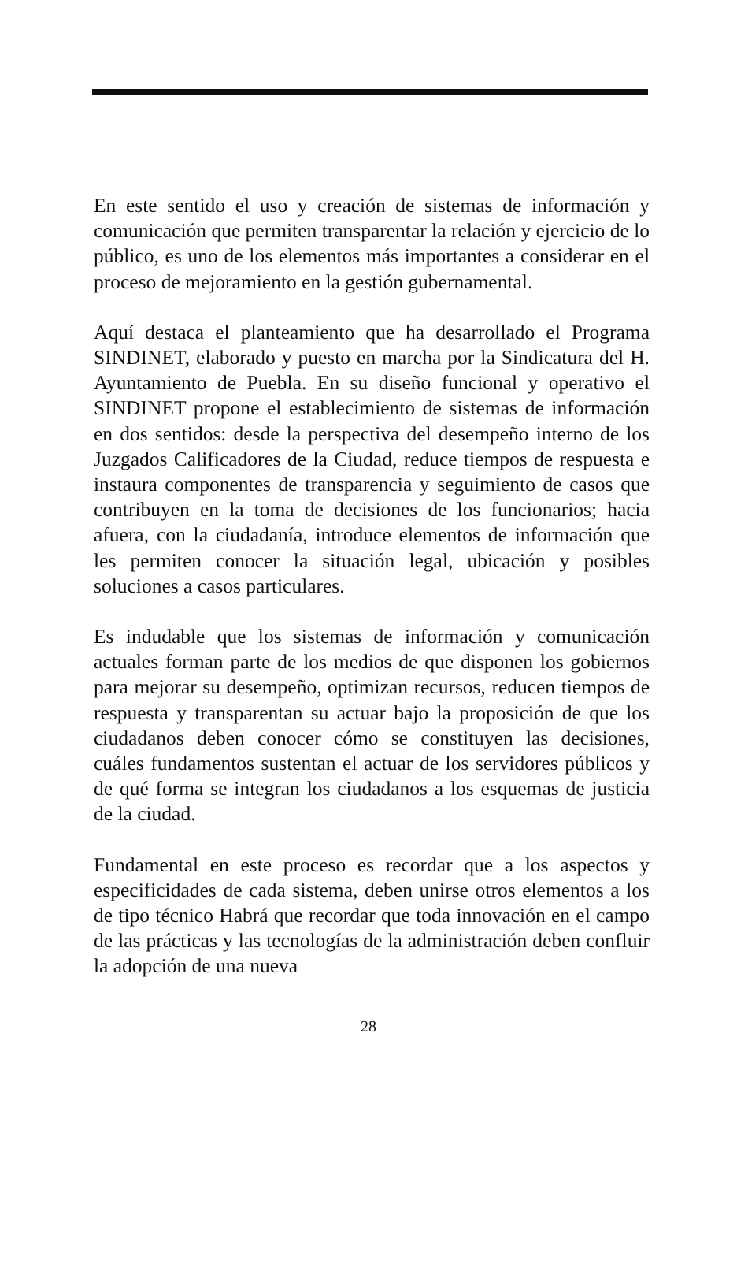En este sentido el uso y creación de sistemas de información y comunicación que permiten transparentar la relación y ejercicio de lo público, es uno de los elementos más importantes a considerar en el proceso de mejoramiento en la gestión gubernamental.
Aquí destaca el planteamiento que ha desarrollado el Programa SINDINET, elaborado y puesto en marcha por la Sindicatura del H. Ayuntamiento de Puebla. En su diseño funcional y operativo el SINDINET propone el establecimiento de sistemas de información en dos sentidos: desde la perspectiva del desempeño interno de los Juzgados Calificadores de la Ciudad, reduce tiempos de respuesta e instaura componentes de transparencia y seguimiento de casos que contribuyen en la toma de decisiones de los funcionarios; hacia afuera, con la ciudadanía, introduce elementos de información que les permiten conocer la situación legal, ubicación y posibles soluciones a casos particulares.
Es indudable que los sistemas de información y comunicación actuales forman parte de los medios de que disponen los gobiernos para mejorar su desempeño, optimizan recursos, reducen tiempos de respuesta y transparentan su actuar bajo la proposición de que los ciudadanos deben conocer cómo se constituyen las decisiones, cuáles fundamentos sustentan el actuar de los servidores públicos y de qué forma se integran los ciudadanos a los esquemas de justicia de la ciudad.
Fundamental en este proceso es recordar que a los aspectos y especificidades de cada sistema, deben unirse otros elementos a los de tipo técnico Habrá que recordar que toda innovación en el campo de las prácticas y las tecnologías de la administración deben confluir la adopción de una nueva
28